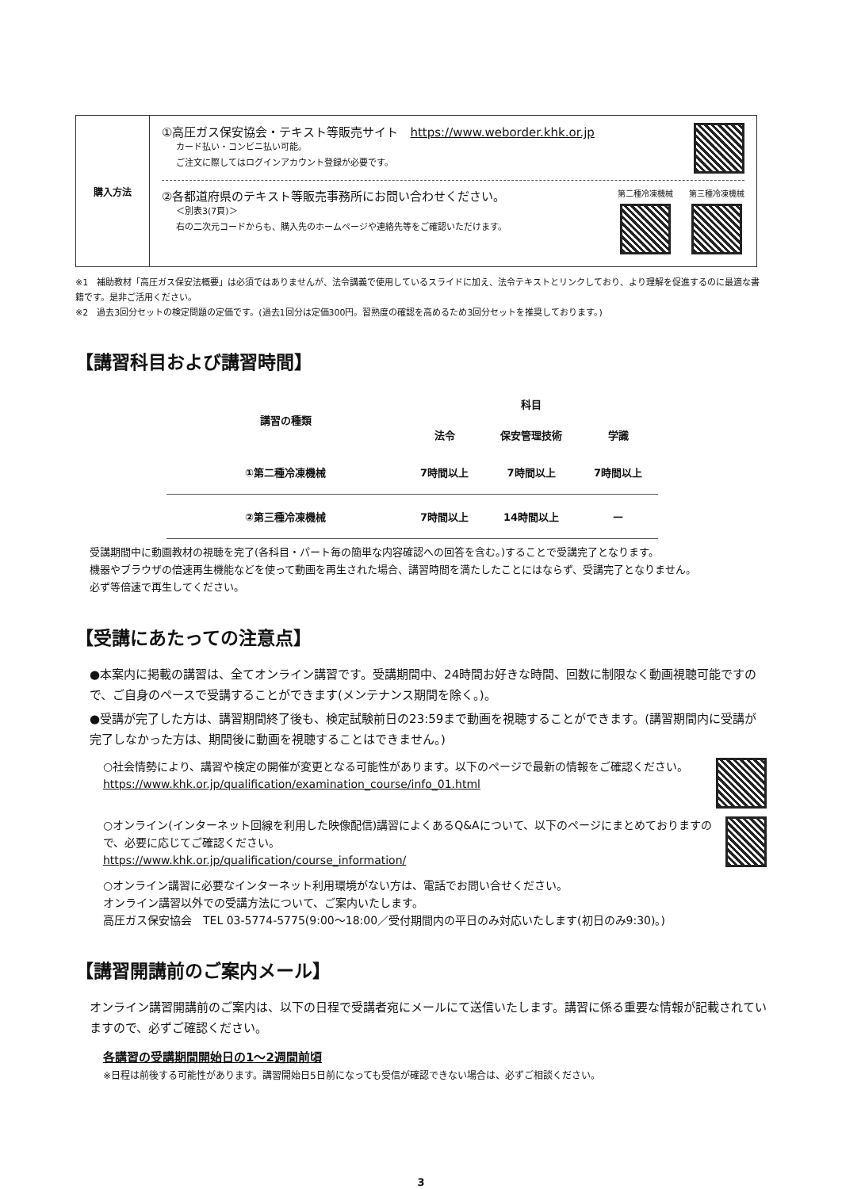| 購入方法 | ①高圧ガス保安協会・テキスト等販売サイト https://www.weborder.khk.or.jp カード払い・コンビニ払い可能。 ご注文に際してはログインアカウント登録が必要です。 ②各都道府県のテキスト等販売事務所にお問い合わせください。 ＜別表3(7頁)＞ 右の二次元コードからも、購入先のホームページや連絡先等をご確認いただけます。 第二種冷凍機械 第三種冷凍機械 |
※1　補助教材「高圧ガス保安法概要」は必須ではありませんが、法令講義で使用しているスライドに加え、法令テキストとリンクしており、より理解を促進するのに最適な書籍です。是非ご活用ください。
※2　過去3回分セットの検定問題の定価です。(過去1回分は定価300円。習熟度の確認を高めるため3回分セットを推奨しております。)
【講習科目および講習時間】
| 講習の種類 | 科目 | | |
| --- | --- | --- | --- |
| | 法令 | 保安管理技術 | 学識 |
| ①第二種冷凍機械 | 7時間以上 | 7時間以上 | 7時間以上 |
| ②第三種冷凍機械 | 7時間以上 | 14時間以上 | — |
受講期間中に動画教材の視聴を完了(各科目・パート毎の簡単な内容確認への回答を含む。)することで受講完了となります。
機器やブラウザの倍速再生機能などを使って動画を再生された場合、講習時間を満たしたことにはならず、受講完了となりません。
必ず等倍速で再生してください。
【受講にあたっての注意点】
●本案内に掲載の講習は、全てオンライン講習です。受講期間中、24時間お好きな時間、回数に制限なく動画視聴可能ですので、ご自身のペースで受講することができます(メンテナンス期間を除く。)。
●受講が完了した方は、講習期間終了後も、検定試験前日の23:59まで動画を視聴することができます。(講習期間内に受講が完了しなかった方は、期間後に動画を視聴することはできません。)
○社会情勢により、講習や検定の開催が変更となる可能性があります。以下のページで最新の情報をご確認ください。
https://www.khk.or.jp/qualification/examination_course/info_01.html
○オンライン(インターネット回線を利用した映像配信)講習によくあるQ&Aについて、以下のページにまとめておりますので、必要に応じてご確認ください。
https://www.khk.or.jp/qualification/course_information/
○オンライン講習に必要なインターネット利用環境がない方は、電話でお問い合せください。
オンライン講習以外での受講方法について、ご案内いたします。
高圧ガス保安協会　TEL 03-5774-5775(9:00～18:00／受付期間内の平日のみ対応いたします(初日のみ9:30)。)
【講習開講前のご案内メール】
オンライン講習開講前のご案内は、以下の日程で受講者宛にメールにて送信いたします。講習に係る重要な情報が記載されていますので、必ずご確認ください。
各講習の受講期間開始日の1～2週間前頃
※日程は前後する可能性があります。講習開始日5日前になっても受信が確認できない場合は、必ずご相談ください。
3